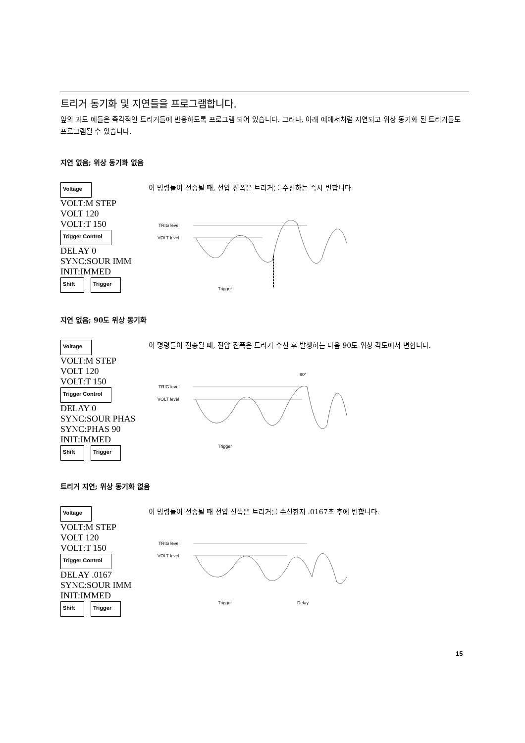트리거 동기화 및 지연들을 프로그램합니다.
앞의 과도 예들은 즉각적인 트리거들에 반응하도록 프로그램 되어 있습니다. 그러나, 아래 예에서처럼 지연되고 위상 동기화 된 트리거들도 프로그램될 수 있습니다.
지연 없음; 위상 동기화 없음
Voltage
VOLT:M STEP
VOLT 120
VOLT:T 150
Trigger Control
DELAY 0
SYNC:SOUR IMM
INIT:IMMED
Shift Trigger
이 명령들이 전송될 때, 전압 진폭은 트리거를 수신하는 즉시 변합니다.
TRIG level
VOLT level
Trigger
지연 없음; 90도 위상 동기화
Voltage
VOLT:M STEP
VOLT 120
VOLT:T 150
Trigger Control
DELAY 0
SYNC:SOUR PHAS
SYNC:PHAS 90
INIT:IMMED
Shift Trigger
이 명령들이 전송될 때, 전압 진폭은 트리거 수신 후 발생하는 다음 90도 위상 각도에서 변합니다.
90°
TRIG level
VOLT level
Trigger
트리거 지연; 위상 동기화 없음
Voltage
VOLT:M STEP
VOLT 120
VOLT:T 150
Trigger Control
DELAY .0167
SYNC:SOUR IMM
INIT:IMMED
Shift Trigger
이 명령들이 전송될 때 전압 진폭은 트리거를 수신한지 .0167초 후에 변합니다.
TRIG level
VOLT level
Trigger
Delay
15